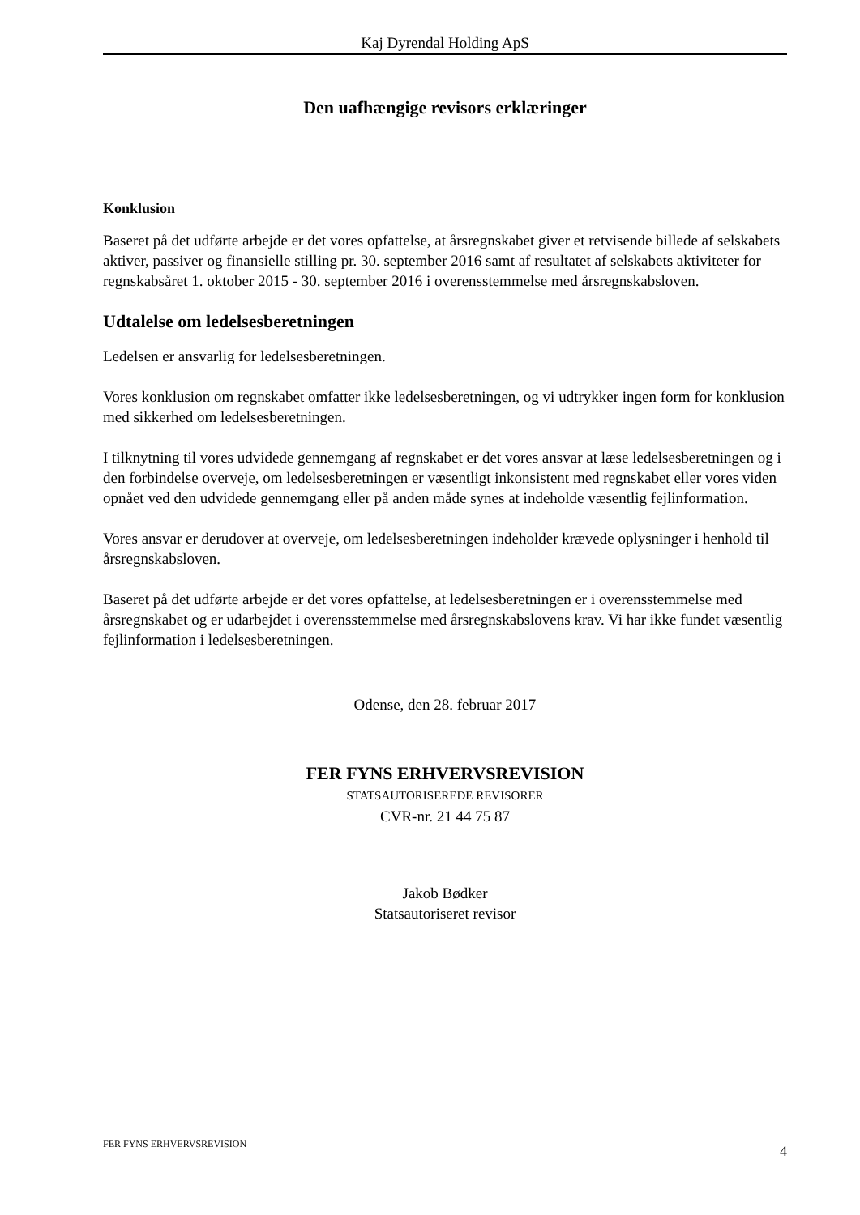Kaj Dyrendal Holding ApS
Den uafhængige revisors erklæringer
Konklusion
Baseret på det udførte arbejde er det vores opfattelse, at årsregnskabet giver et retvisende billede af selskabets aktiver, passiver og finansielle stilling pr. 30. september 2016 samt af resultatet af selskabets aktiviteter for regnskabsåret 1. oktober 2015 - 30. september 2016 i overensstemmelse med årsregnskabsloven.
Udtalelse om ledelsesberetningen
Ledelsen er ansvarlig for ledelsesberetningen.
Vores konklusion om regnskabet omfatter ikke ledelsesberetningen, og vi udtrykker ingen form for konklusion med sikkerhed om ledelsesberetningen.
I tilknytning til vores udvidede gennemgang af regnskabet er det vores ansvar at læse ledelsesberetningen og i den forbindelse overveje, om ledelsesberetningen er væsentligt inkonsistent med regnskabet eller vores viden opnået ved den udvidede gennemgang eller på anden måde synes at indeholde væsentlig fejlinformation.
Vores ansvar er derudover at overveje, om ledelsesberetningen indeholder krævede oplysninger i henhold til årsregnskabsloven.
Baseret på det udførte arbejde er det vores opfattelse, at ledelsesberetningen er i overensstemmelse med årsregnskabet og er udarbejdet i overensstemmelse med årsregnskabslovens krav. Vi har ikke fundet væsentlig fejlinformation i ledelsesberetningen.
Odense, den 28. februar 2017
FER FYNS ERHVERVSREVISION
STATSAUTORISEREDE REVISORER
CVR-nr. 21 44 75 87
Jakob Bødker
Statsautoriseret revisor
FER FYNS ERHVERVSREVISION 4